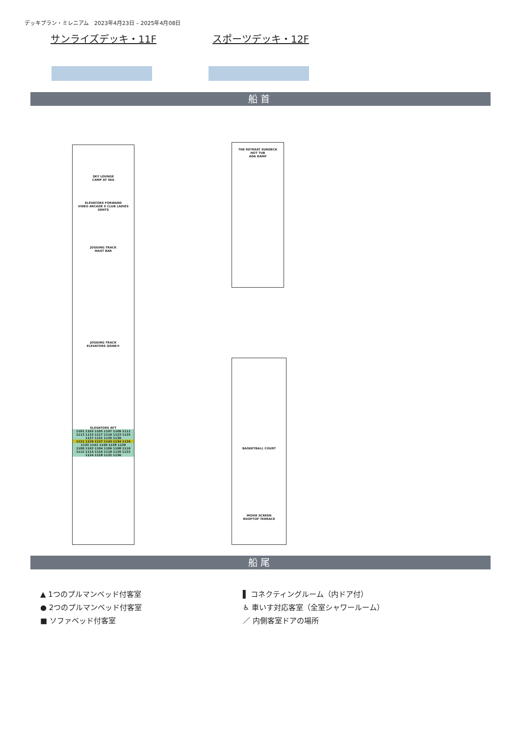デッキプラン・ミレニアム　2023年4月23日 – 2025年4月08日
サンライズデッキ・11F スポーツデッキ・12F
船首
SKY LOUNGE
CAMP AT SEA
ELEVATORS FORWARD
VIDEO ARCADE X CLUB LADIES GENTS
JOGGING TRACK
MAST BAR
JOGGING TRACK
ELEVATORS QSINE®
ELEVATORS AFT
1101 1103 1105 1107 1109 1111 1113 1115 1117 1119 1123 1125 1127 1131 1135 1139
1121 1129 1137 1143 1134 1126
1133 1141 1140 1138 1130
1100 1102 1104 1106 1108 1110 1112 1114 1116 1118 1120 1122 1124 1128 1132 1136
THE RETREAT SUNDECK
HOT TUB
ADA RAMP
BASKETBALL COURT
MOVIE SCREEN
ROOFTOP TERRACE
船尾
▲ 1つのプルマンベッド付客室
● 2つのプルマンベッド付客室
■ ソファベッド付客室
▌ コネクティングルーム（内ドア付）
♿ 車いす対応客室（全室シャワールーム）
／ 内側客室ドアの場所